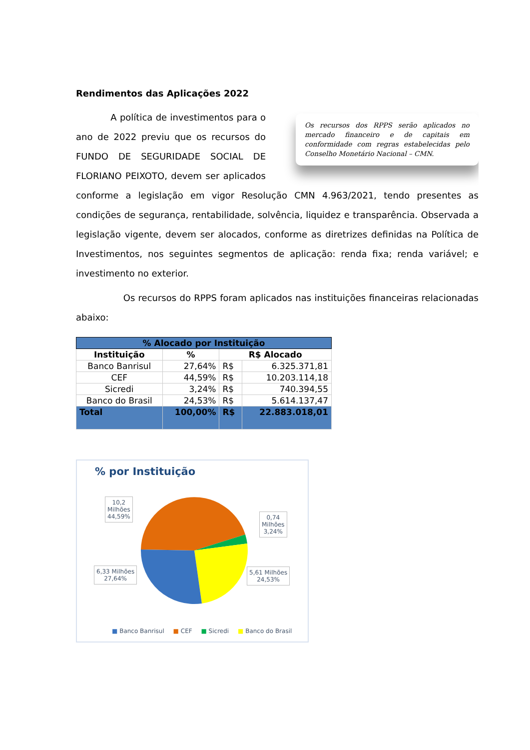Rendimentos das Aplicações 2022
Os recursos dos RPPS serão aplicados no mercado financeiro e de capitais em conformidade com regras estabelecidas pelo Conselho Monetário Nacional – CMN.
A política de investimentos para o ano de 2022 previu que os recursos do FUNDO DE SEGURIDADE SOCIAL DE FLORIANO PEIXOTO, devem ser aplicados conforme a legislação em vigor Resolução CMN 4.963/2021, tendo presentes as condições de segurança, rentabilidade, solvência, liquidez e transparência. Observada a legislação vigente, devem ser alocados, conforme as diretrizes definidas na Política de Investimentos, nos seguintes segmentos de aplicação: renda fixa; renda variável; e investimento no exterior.
Os recursos do RPPS foram aplicados nas instituições financeiras relacionadas abaixo:
| % Alocado por Instituição | | | |
| --- | --- | --- | --- |
| Instituição | % | R$ Alocado | |
| Banco Banrisul | 27,64% | R$ | 6.325.371,81 |
| CEF | 44,59% | R$ | 10.203.114,18 |
| Sicredi | 3,24% | R$ | 740.394,55 |
| Banco do Brasil | 24,53% | R$ | 5.614.137,47 |
| Total | 100,00% | R$ | 22.883.018,01 |
% por Instituição
10,2
Milhões
44,59%
0,74
Milhões
3,24%
6,33 Milhões
27,64%
5,61 Milhões
24,53%
■ Banco Banrisul ■ CEF ■ Sicredi ■ Banco do Brasil